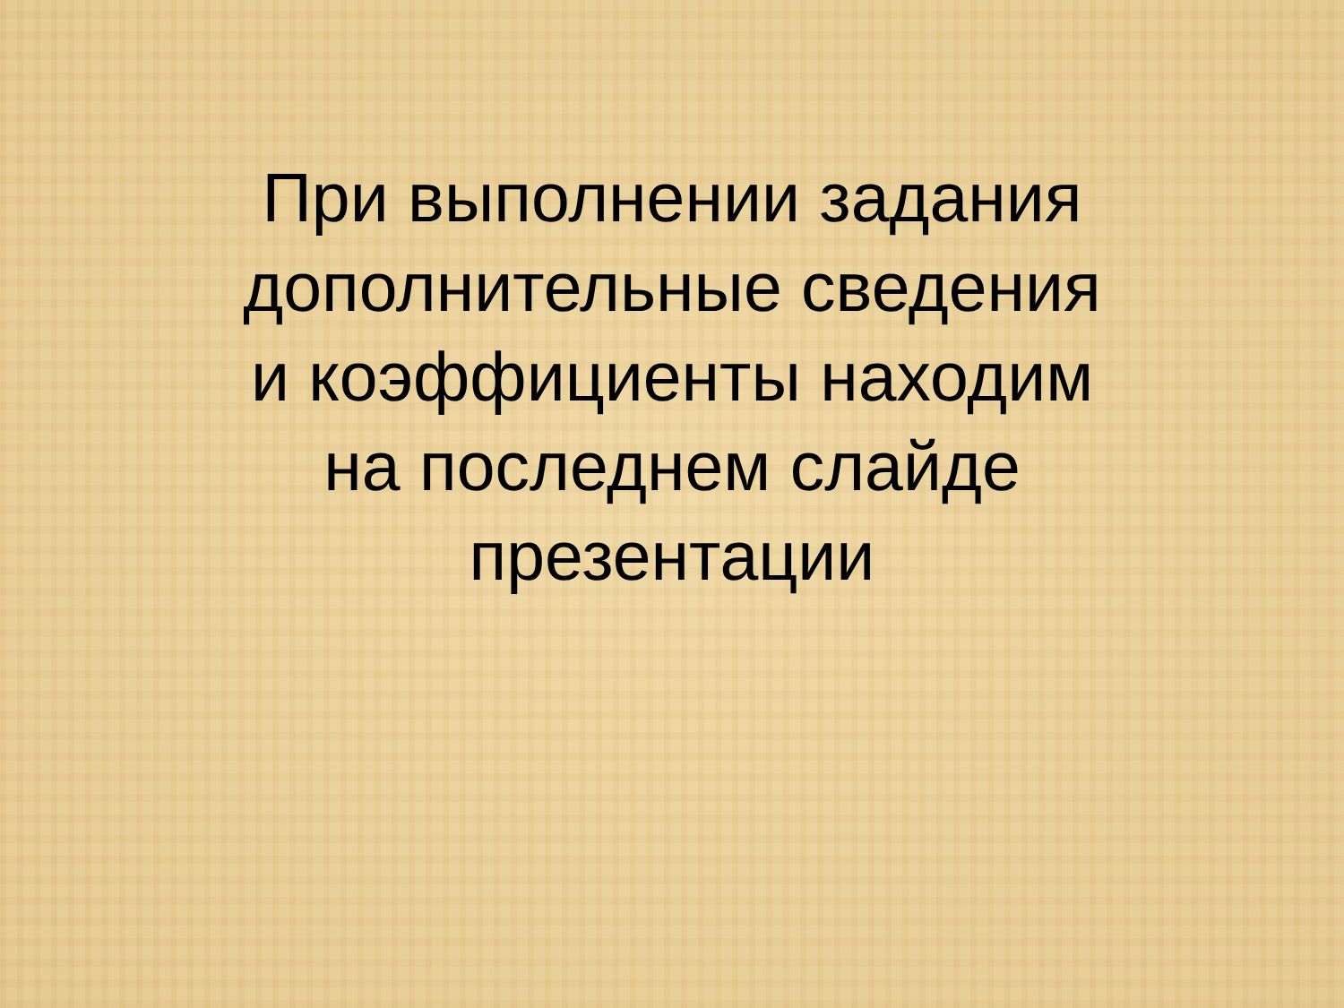При выполнении задания дополнительные сведения и коэффициенты находим на последнем слайде презентации